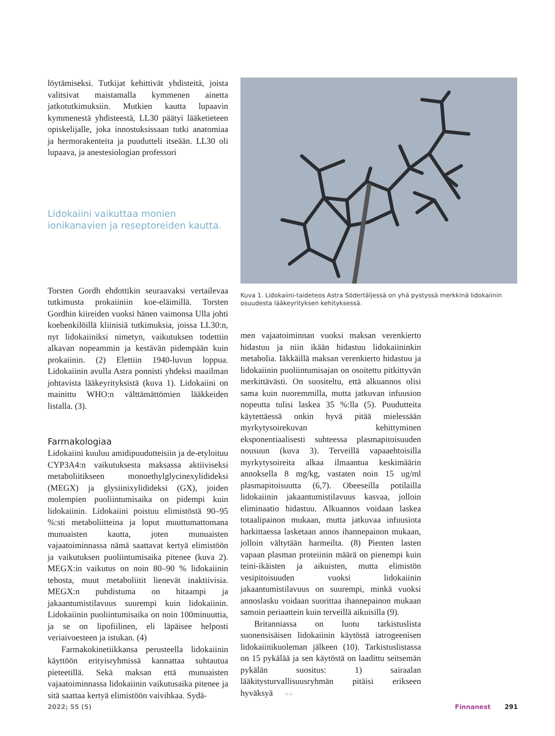löytämiseksi. Tutkijat kehittivät yhdisteitä, joista valitsivat maistamalla kymmenen ainetta jatkotutkimuksiin. Mutkien kautta lupaavin kymmenestä yhdisteestä, LL30 päätyi lääketieteen opiskelijalle, joka innostuksissaan tutki anatomiaa ja hermorakenteita ja puudutteli itseään. LL30 oli lupaava, ja anestesiologian professori
Lidokaiini vaikuttaa monien ionikanavien ja reseptoreiden kautta.
Torsten Gordh ehdottikin seuraavaksi vertailevaa tutkimusta prokaiiniin koe-eläimillä. Torsten Gordhin kiireiden vuoksi hänen vaimonsa Ulla johti koehenkilöillä kliinisiä tutkimuksia, joissa LL30:n, nyt lidokaiiniksi nimetyn, vaikutuksen todettiin alkavan nopeammin ja kestävän pidempään kuin prokaiinin. (2) Elettiin 1940-luvun loppua. Lidokaiinin avulla Astra ponnisti yhdeksi maailman johtavista lääkeyrityksistä (kuva 1). Lidokaiini on mainittu WHO:n välttämättömien lääkkeiden listalla. (3).
Farmakologiaa
Lidokaiini kuuluu amidipuudutteisiin ja de-etyloituu CYP3A4:n vaikutuksesta maksassa aktiiviseksi metaboliitikseen monoethylglycinexylidideksi (MEGX) ja glysiinixylidideksi (GX), joiden molempien puoliintumisaika on pidempi kuin lidokaiinin. Lidokaiini poistuu elimistöstä 90–95 %:sti metaboliitteina ja loput muuttumattomana munuaisten kautta, joten munuaisten vajaatoiminnassa nämä saattavat kertyä elimistöön ja vaikutuksen puoliintumisaika pitenee (kuva 2). MEGX:in vaikutus on noin 80–90 % lidokaiinin tehosta, muut metaboliitit lienevät inaktiivisia. MEGX:n puhdistuma on hitaampi ja jakaantumistilavuus suurempi kuin lidokaiinin. Lidokaiinin puoliintumisaika on noin 100minuuttia, ja se on lipofiilinen, eli läpäisee helposti veriaivoesteen ja istukan. (4)
Farmakokinetiikkansa perusteella lidokaiinin käyttöön erityisryhmissä kannattaa suhtautua pieteetillä. Sekä maksan että munuaisten vajaatoiminnassa lidokaiinin vaikutusaika pitenee ja sitä saattaa kertyä elimistöön vaivihkaa. Sydä-
Kuva 1. Lidokaiini-taideteos Astra Södertäljessä on yhä pystyssä merkkinä lidokaiinin osuudesta lääkeyrityksen kehityksessä.
men vajaatoiminnan vuoksi maksan verenkierto hidastuu ja niin ikään hidastuu lidokaiininkin metabolia. Iäkkäillä maksan verenkierto hidastuu ja lidokaiinin puoliintumisajan on osoitettu pitkittyvän merkittävästi. On suositeltu, että alkuannos olisi sama kuin nuoremmilla, mutta jatkuvan infuusion nopeutta tulisi laskea 35 %:lla (5). Puudutteita käytettäessä onkin hyvä pitää mielessään myrkytysoirekuvan kehittyminen eksponentiaalisesti suhteessa plasmapitoisuuden nousuun (kuva 3). Terveillä vapaaehtoisilla myrkytysoireita alkaa ilmaantua keskimäärin annoksella 8 mg/kg, vastaten noin 15 ug/ml plasmapitoisuutta (6,7). Obeeseilla potilailla lidokaiinin jakaantumistilavuus kasvaa, jolloin eliminaatio hidastuu. Alkuannos voidaan laskea totaalipainon mukaan, mutta jatkuvaa infuusiota harkittaessa lasketaan annos ihannepainon mukaan, jolloin vältytään harmeilta. (8) Pienten lasten vapaan plasman proteiinin määrä on pienempi kuin teini-ikäisten ja aikuisten, mutta elimistön vesipitoisuuden vuoksi lidokaiinin jakaantumistilavuus on suurempi, minkä vuoksi annoslasku voidaan suorittaa ihannepainon mukaan samoin periaattein kuin terveillä aikuisilla (9).
Britanniassa on luotu tarkistuslista suonensisäisen lidokaiinin käytöstä iatrogeenisen lidokaiinikuoleman jälkeen (10). Tarkistuslistassa on 15 pykälää ja sen käytöstä on laadittu seitsemän pykälän suositus: 1) sairaalan lääkitysturvallisuusryhmän pitäisi erikseen hyväksyä >>
2022; 55 (5) Finnanest 291